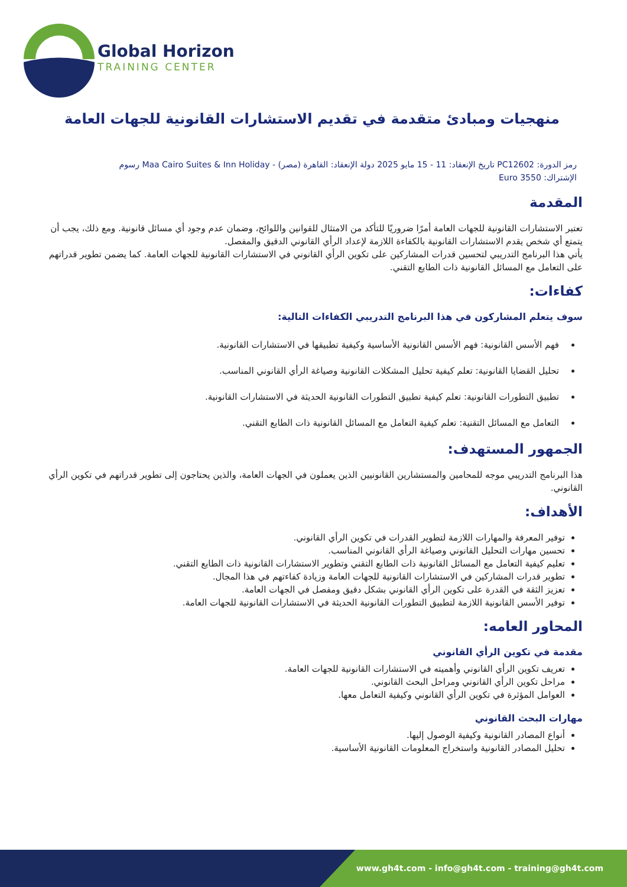Global Horizon
TRAINING CENTER
منهجيات ومبادئ متقدمة في تقديم الاستشارات القانونية للجهات العامة
رمز الدورة: PC12602 تاريخ الإنعقاد: 11 - 15 مايو 2025 دولة الإنعقاد: القاهرة (مصر) - Maa Cairo Suites & Inn Holiday رسوم
الإشتراك: 3550 Euro
المقدمة
تعتبر الاستشارات القانونية للجهات العامة أمرًا ضروريًا للتأكد من الامتثال للقوانين واللوائح، وضمان عدم وجود أي مسائل قانونية. ومع ذلك، يجب أن يتمتع أي شخص يقدم الاستشارات القانونية بالكفاءة اللازمة لإعداد الرأي القانوني الدقيق والمفصل.
يأتي هذا البرنامج التدريبي لتحسين قدرات المشاركين على تكوين الرأي القانوني في الاستشارات القانونية للجهات العامة. كما يضمن تطوير قدراتهم على التعامل مع المسائل القانونية ذات الطابع التقني.
كفاءات:
سوف يتعلم المشاركون في هذا البرنامج التدريبي الكفاءات التالية:
فهم الأسس القانونية: فهم الأسس القانونية الأساسية وكيفية تطبيقها في الاستشارات القانونية.
تحليل القضايا القانونية: تعلم كيفية تحليل المشكلات القانونية وصياغة الرأي القانوني المناسب.
تطبيق التطورات القانونية: تعلم كيفية تطبيق التطورات القانونية الحديثة في الاستشارات القانونية.
التعامل مع المسائل التقنية: تعلم كيفية التعامل مع المسائل القانونية ذات الطابع التقني.
الجمهور المستهدف:
هذا البرنامج التدريبي موجه للمحامين والمستشارين القانونيين الذين يعملون في الجهات العامة، والذين يحتاجون إلى تطوير قدراتهم في تكوين الرأي القانوني.
الأهداف:
توفير المعرفة والمهارات اللازمة لتطوير القدرات في تكوين الرأي القانوني.
تحسين مهارات التحليل القانوني وصياغة الرأي القانوني المناسب.
تعليم كيفية التعامل مع المسائل القانونية ذات الطابع التقني وتطوير الاستشارات القانونية ذات الطابع التقني.
تطوير قدرات المشاركين في الاستشارات القانونية للجهات العامة وزيادة كفاءتهم في هذا المجال.
تعزيز الثقة في القدرة على تكوين الرأي القانوني بشكل دقيق ومفصل في الجهات العامة.
توفير الأسس القانونية اللازمة لتطبيق التطورات القانونية الحديثة في الاستشارات القانونية للجهات العامة.
المحاور العامه:
مقدمة في تكوين الرأي القانوني
تعريف تكوين الرأي القانوني وأهميته في الاستشارات القانونية للجهات العامة.
مراحل تكوين الرأي القانوني ومراحل البحث القانوني.
العوامل المؤثرة في تكوين الرأي القانوني وكيفية التعامل معها.
مهارات البحث القانوني
أنواع المصادر القانونية وكيفية الوصول إليها.
تحليل المصادر القانونية واستخراج المعلومات القانونية الأساسية.
www.gh4t.com - info@gh4t.com - training@gh4t.com